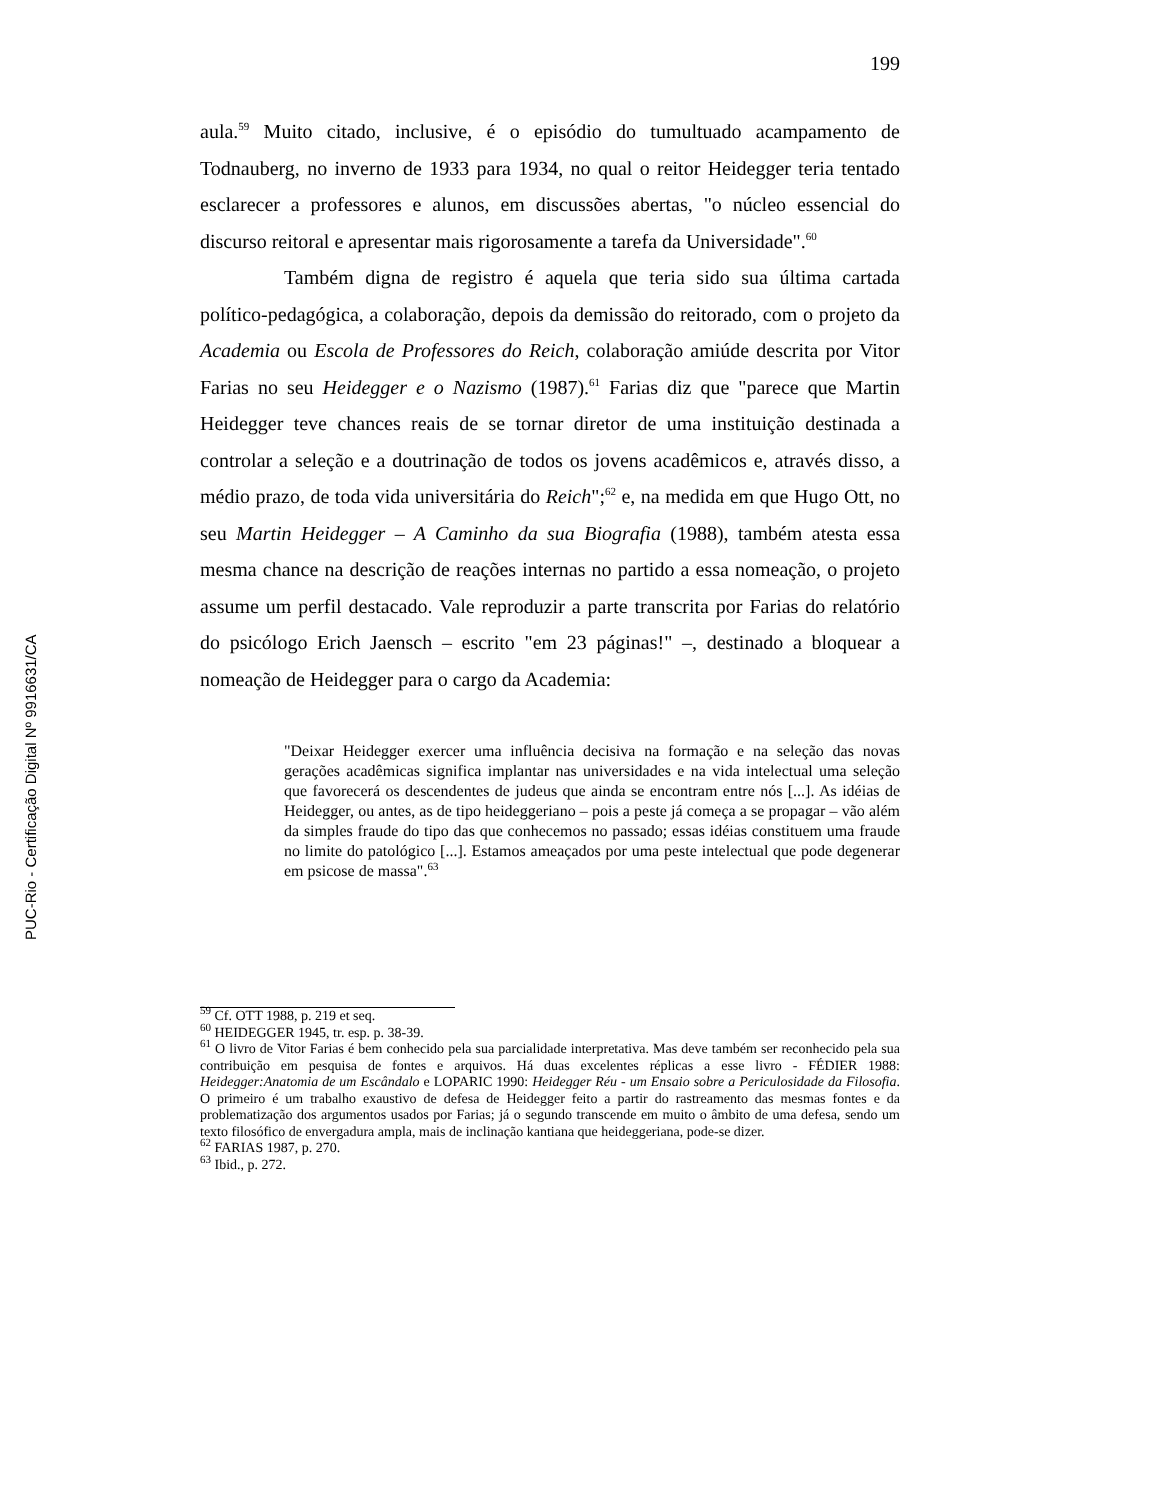PUC-Rio - Certificação Digital Nº 9916631/CA
199
aula.<sup>59</sup> Muito citado, inclusive, é o episódio do tumultuado acampamento de Todnauberg, no inverno de 1933 para 1934, no qual o reitor Heidegger teria tentado esclarecer a professores e alunos, em discussões abertas, "o núcleo essencial do discurso reitoral e apresentar mais rigorosamente a tarefa da Universidade".<sup>60</sup>
Também digna de registro é aquela que teria sido sua última cartada político-pedagógica, a colaboração, depois da demissão do reitorado, com o projeto da Academia ou Escola de Professores do Reich, colaboração amiúde descrita por Vitor Farias no seu Heidegger e o Nazismo (1987).<sup>61</sup> Farias diz que "parece que Martin Heidegger teve chances reais de se tornar diretor de uma instituição destinada a controlar a seleção e a doutrinação de todos os jovens acadêmicos e, através disso, a médio prazo, de toda vida universitária do Reich";<sup>62</sup> e, na medida em que Hugo Ott, no seu Martin Heidegger – A Caminho da sua Biografia (1988), também atesta essa mesma chance na descrição de reações internas no partido a essa nomeação, o projeto assume um perfil destacado. Vale reproduzir a parte transcrita por Farias do relatório do psicólogo Erich Jaensch – escrito "em 23 páginas!" –, destinado a bloquear a nomeação de Heidegger para o cargo da Academia:
"Deixar Heidegger exercer uma influência decisiva na formação e na seleção das novas gerações acadêmicas significa implantar nas universidades e na vida intelectual uma seleção que favorecerá os descendentes de judeus que ainda se encontram entre nós [...]. As idéias de Heidegger, ou antes, as de tipo heideggeriano – pois a peste já começa a se propagar – vão além da simples fraude do tipo das que conhecemos no passado; essas idéias constituem uma fraude no limite do patológico [...]. Estamos ameaçados por uma peste intelectual que pode degenerar em psicose de massa".<sup>63</sup>
<sup>59</sup> Cf. OTT 1988, p. 219 et seq.
<sup>60</sup> HEIDEGGER 1945, tr. esp. p. 38-39.
<sup>61</sup> O livro de Vitor Farias é bem conhecido pela sua parcialidade interpretativa. Mas deve também ser reconhecido pela sua contribuição em pesquisa de fontes e arquivos. Há duas excelentes réplicas a esse livro - FÉDIER 1988: Heidegger:Anatomia de um Escândalo e LOPARIC 1990: Heidegger Réu - um Ensaio sobre a Periculosidade da Filosofia. O primeiro é um trabalho exaustivo de defesa de Heidegger feito a partir do rastreamento das mesmas fontes e da problematização dos argumentos usados por Farias; já o segundo transcende em muito o âmbito de uma defesa, sendo um texto filosófico de envergadura ampla, mais de inclinação kantiana que heideggeriana, pode-se dizer.
<sup>62</sup> FARIAS 1987, p. 270.
<sup>63</sup> Ibid., p. 272.